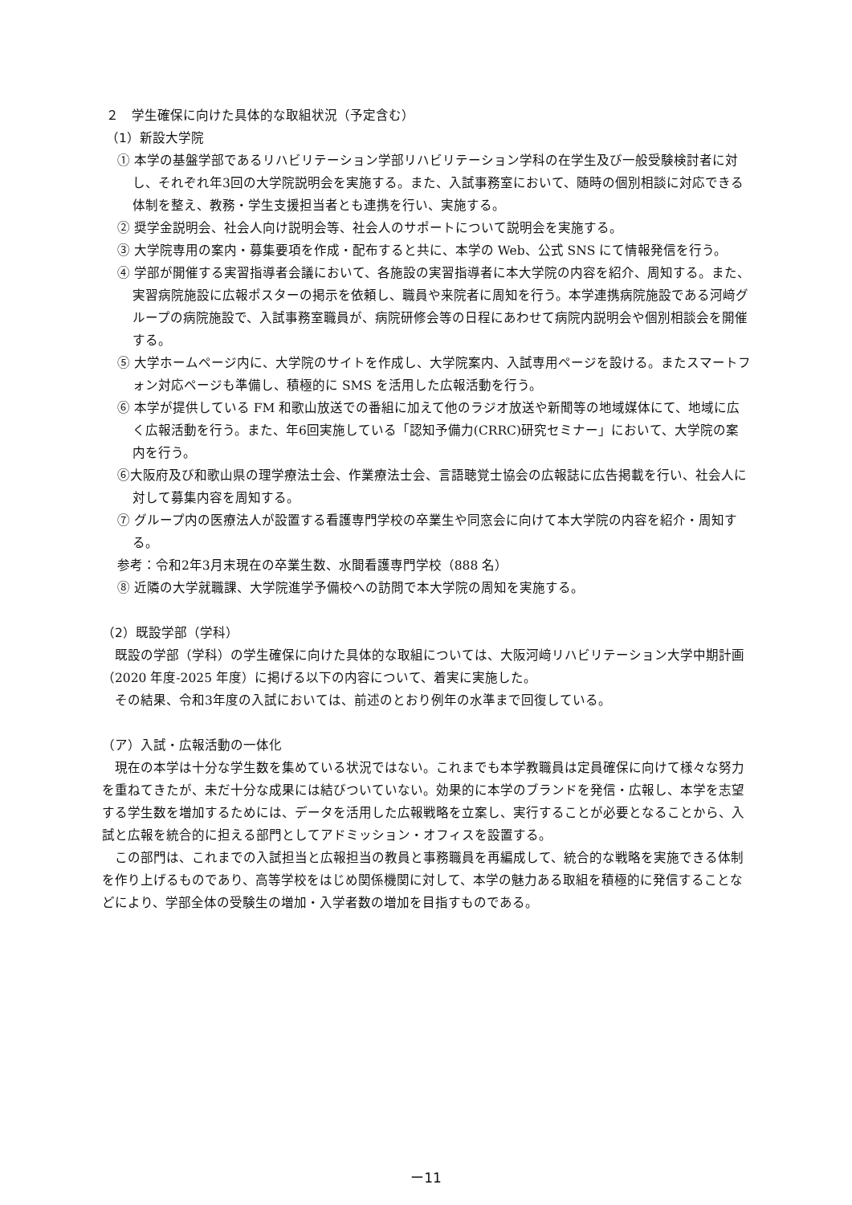２　学生確保に向けた具体的な取組状況（予定含む）
（1）新設大学院
① 本学の基盤学部であるリハビリテーション学部リハビリテーション学科の在学生及び一般受験検討者に対し、それぞれ年3回の大学院説明会を実施する。また、入試事務室において、随時の個別相談に対応できる体制を整え、教務・学生支援担当者とも連携を行い、実施する。
② 奨学金説明会、社会人向け説明会等、社会人のサポートについて説明会を実施する。
③ 大学院専用の案内・募集要項を作成・配布すると共に、本学の Web、公式 SNS にて情報発信を行う。
④ 学部が開催する実習指導者会議において、各施設の実習指導者に本大学院の内容を紹介、周知する。また、実習病院施設に広報ポスターの掲示を依頼し、職員や来院者に周知を行う。本学連携病院施設である河﨑グループの病院施設で、入試事務室職員が、病院研修会等の日程にあわせて病院内説明会や個別相談会を開催する。
⑤ 大学ホームページ内に、大学院のサイトを作成し、大学院案内、入試専用ページを設ける。またスマートフォン対応ページも準備し、積極的に SMS を活用した広報活動を行う。
⑥ 本学が提供している FM 和歌山放送での番組に加えて他のラジオ放送や新聞等の地域媒体にて、地域に広く広報活動を行う。また、年6回実施している「認知予備力(CRRC)研究セミナー」において、大学院の案内を行う。
⑥大阪府及び和歌山県の理学療法士会、作業療法士会、言語聴覚士協会の広報誌に広告掲載を行い、社会人に対して募集内容を周知する。
⑦ グループ内の医療法人が設置する看護専門学校の卒業生や同窓会に向けて本大学院の内容を紹介・周知する。
参考：令和2年3月末現在の卒業生数、水間看護専門学校（888 名）
⑧ 近隣の大学就職課、大学院進学予備校への訪問で本大学院の周知を実施する。
（2）既設学部（学科）
既設の学部（学科）の学生確保に向けた具体的な取組については、大阪河﨑リハビリテーション大学中期計画（2020 年度-2025 年度）に掲げる以下の内容について、着実に実施した。
その結果、令和3年度の入試においては、前述のとおり例年の水準まで回復している。
（ア）入試・広報活動の一体化
現在の本学は十分な学生数を集めている状況ではない。これまでも本学教職員は定員確保に向けて様々な努力を重ねてきたが、未だ十分な成果には結びついていない。効果的に本学のブランドを発信・広報し、本学を志望する学生数を増加するためには、データを活用した広報戦略を立案し、実行することが必要となることから、入試と広報を統合的に担える部門としてアドミッション・オフィスを設置する。
この部門は、これまでの入試担当と広報担当の教員と事務職員を再編成して、統合的な戦略を実施できる体制を作り上げるものであり、高等学校をはじめ関係機関に対して、本学の魅力ある取組を積極的に発信することなどにより、学部全体の受験生の増加・入学者数の増加を目指すものである。
ー11